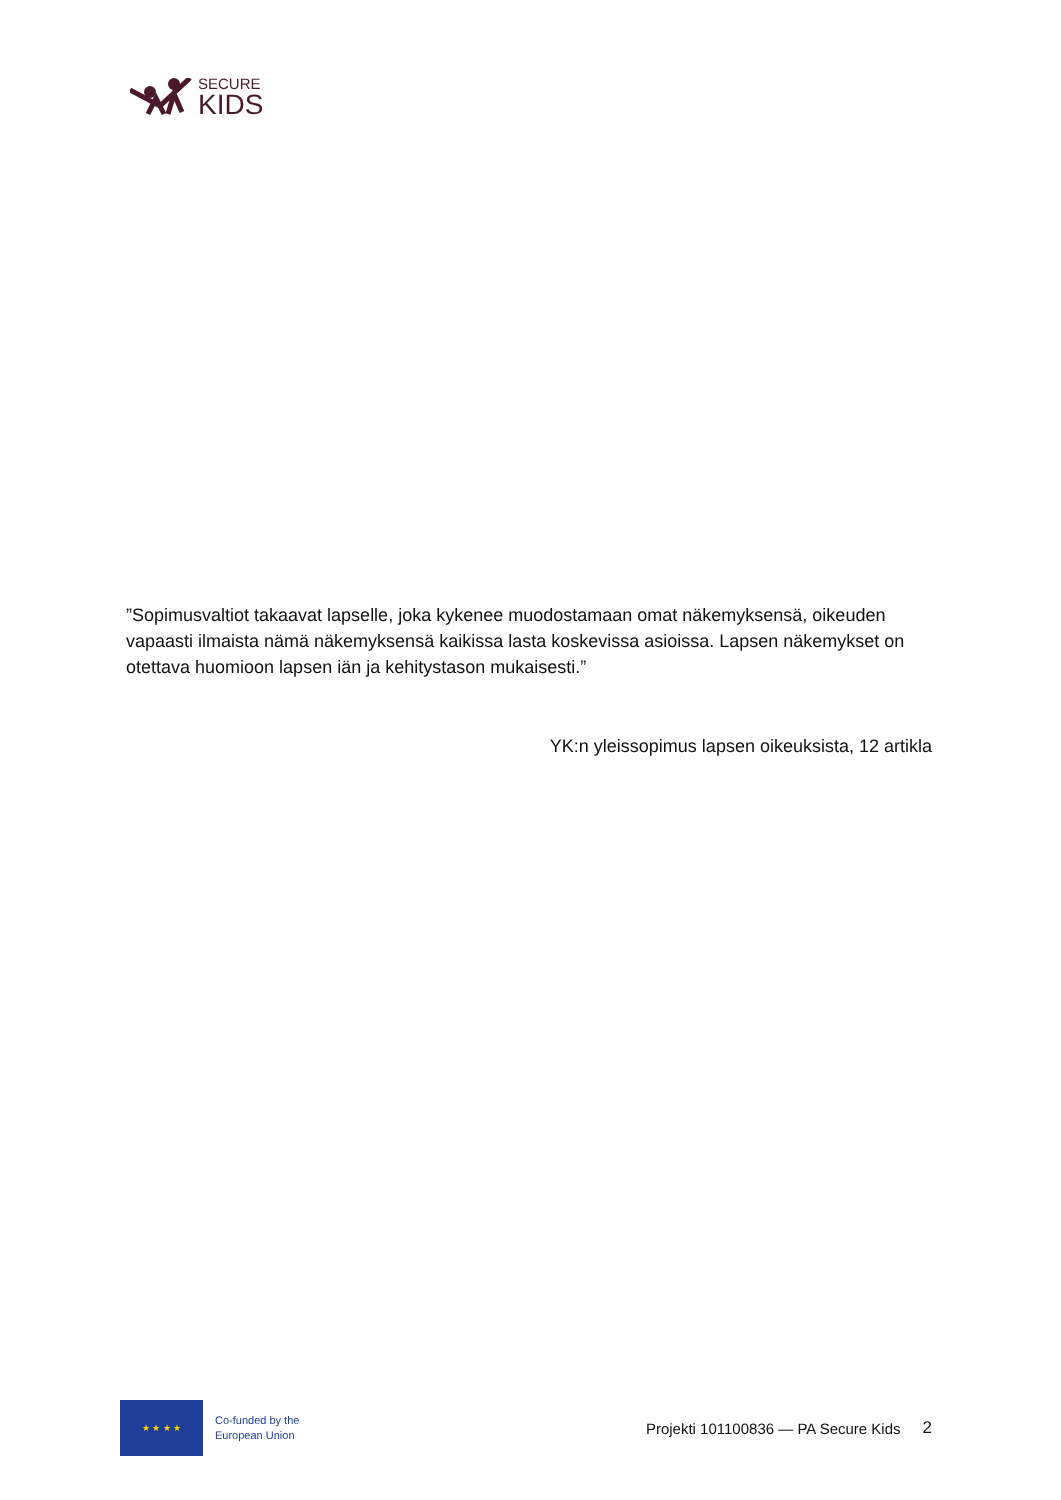SECURE
KIDS
”Sopimusvaltiot takaavat lapselle, joka kykenee muodostamaan omat näkemyksensä, oikeuden vapaasti ilmaista nämä näkemyksensä kaikissa lasta koskevissa asioissa. Lapsen näkemykset on otettava huomioon lapsen iän ja kehitystason mukaisesti.”
YK:n yleissopimus lapsen oikeuksista, 12 artikla
★ ★ ★ ★
Co-funded by the
European Union
Projekti 101100836 — PA Secure Kids 2